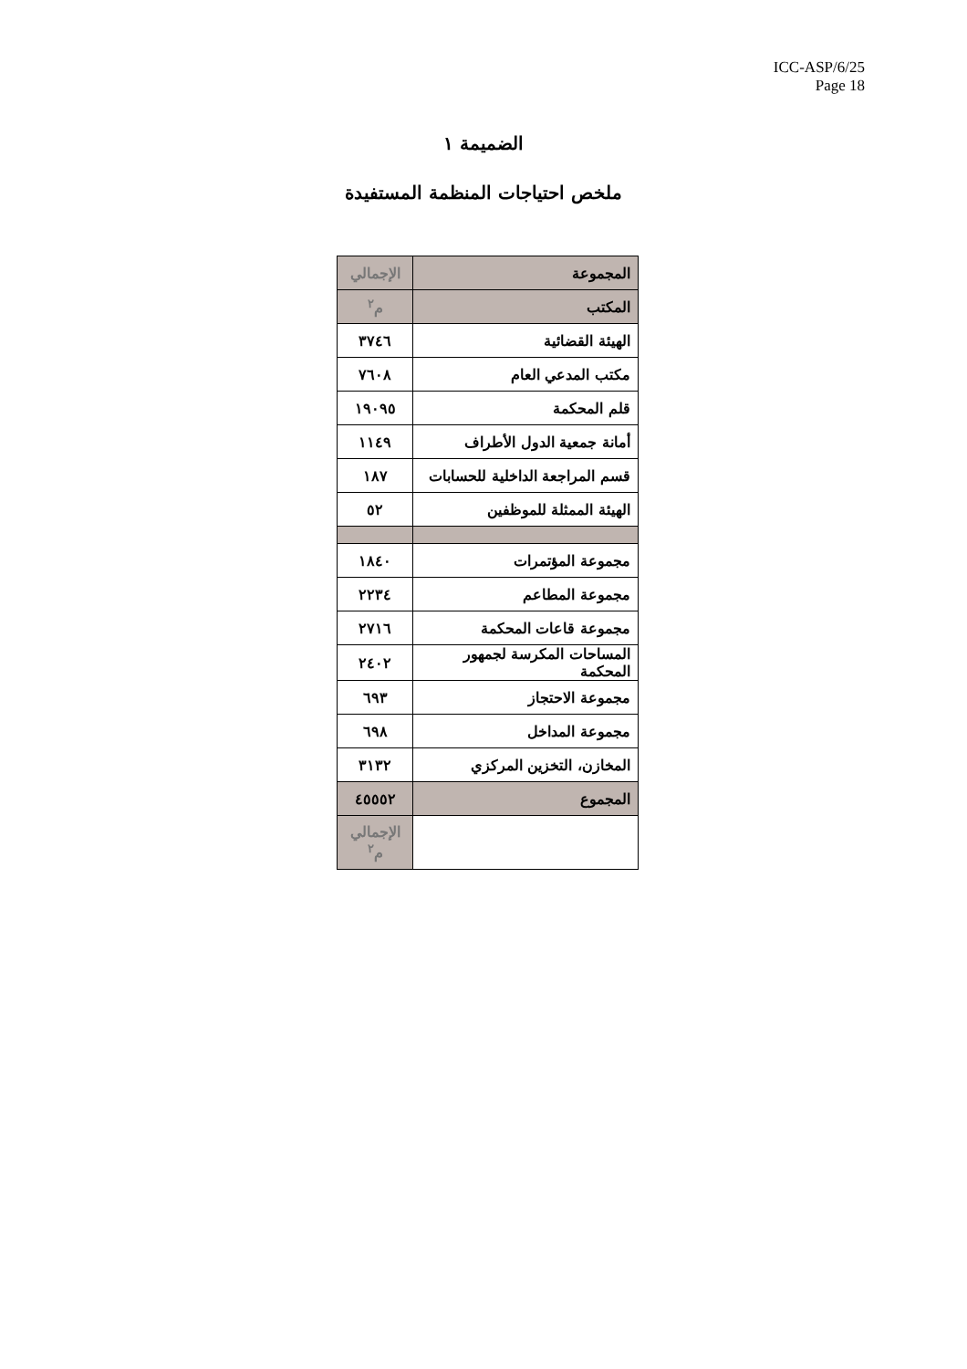ICC-ASP/6/25
Page 18
الضميمة ١
ملخص احتياجات المنظمة المستفيدة
| المجموعة | الإجمالي |
| المكتب | م<sup>٢</sup> |
| الهيئة القضائية | ٣٧٤٦ |
| مكتب المدعي العام | ٧٦٠٨ |
| قلم المحكمة | ١٩٠٩٥ |
| أمانة جمعية الدول الأطراف | ١١٤٩ |
| قسم المراجعة الداخلية للحسابات | ١٨٧ |
| الهيئة الممثلة للموظفين | ٥٢ |
| مجموعة المؤتمرات | ١٨٤٠ |
| مجموعة المطاعم | ٢٢٣٤ |
| مجموعة قاعات المحكمة | ٢٧١٦ |
| المساحات المكرسة لجمهور المحكمة | ٢٤٠٢ |
| مجموعة الاحتجاز | ٦٩٣ |
| مجموعة المداخل | ٦٩٨ |
| المخازن، التخزين المركزي | ٣١٣٢ |
| المجموع | ٤٥٥٥٢ |
| | الإجمالي م<sup>٢</sup> |